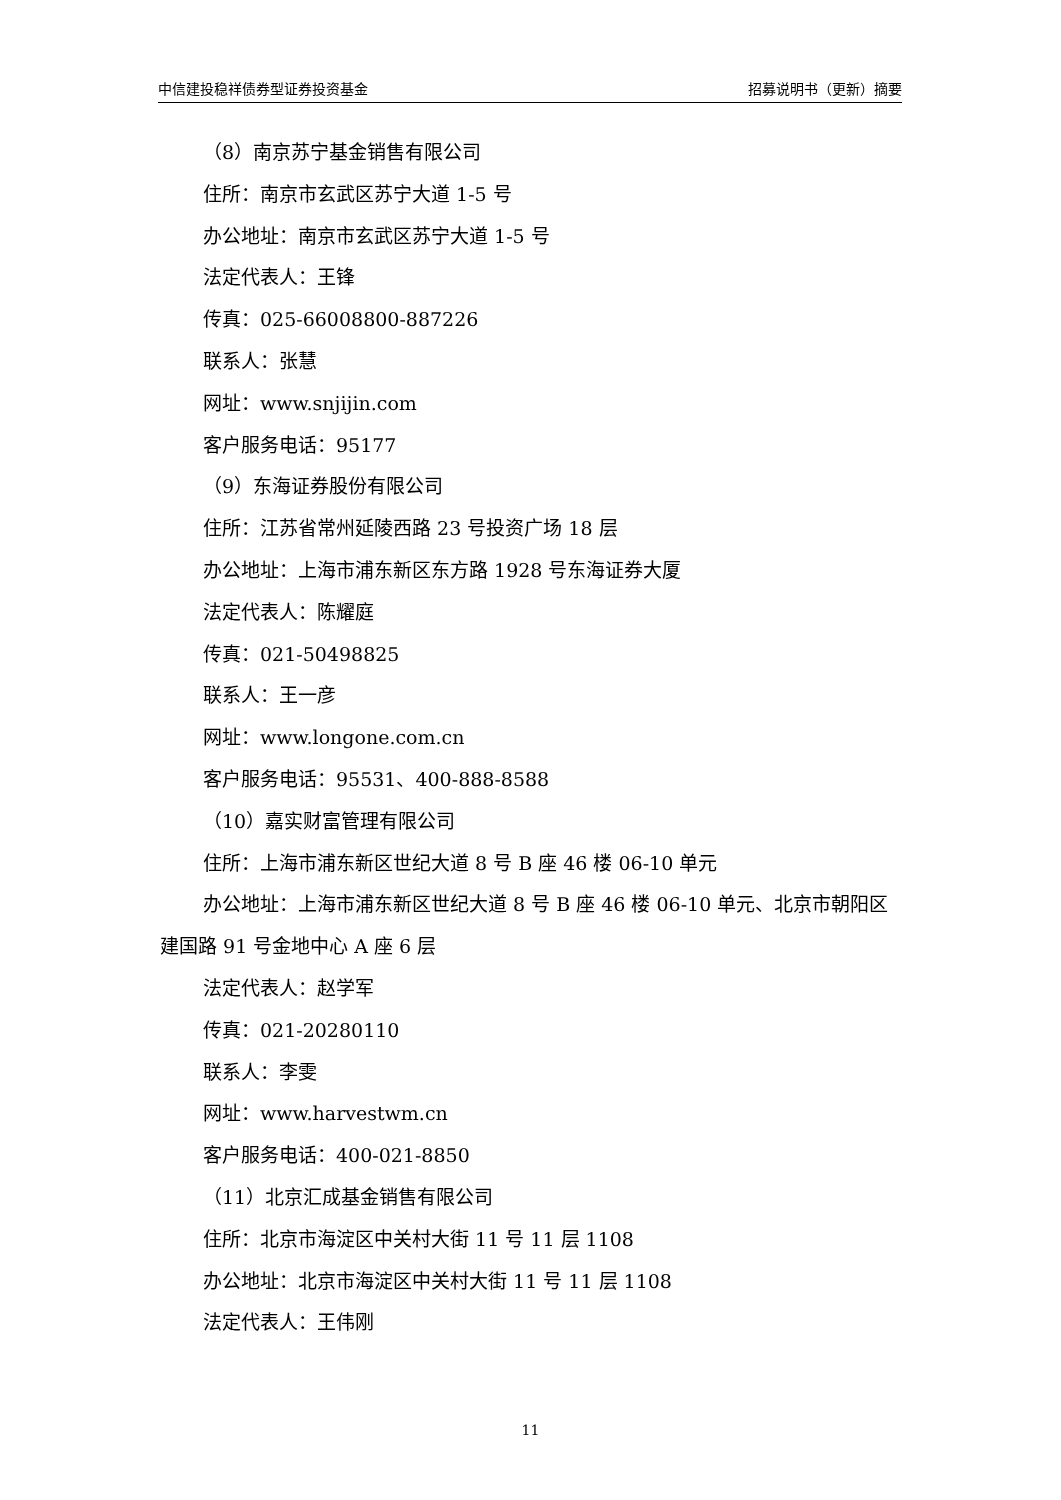中信建投稳祥债券型证券投资基金 招募说明书（更新）摘要
（8）南京苏宁基金销售有限公司
住所：南京市玄武区苏宁大道 1-5 号
办公地址：南京市玄武区苏宁大道 1-5 号
法定代表人：王锋
传真：025-66008800-887226
联系人：张慧
网址：www.snjijin.com
客户服务电话：95177
（9）东海证券股份有限公司
住所：江苏省常州延陵西路 23 号投资广场 18 层
办公地址：上海市浦东新区东方路 1928 号东海证券大厦
法定代表人：陈耀庭
传真：021-50498825
联系人：王一彦
网址：www.longone.com.cn
客户服务电话：95531、400-888-8588
（10）嘉实财富管理有限公司
住所：上海市浦东新区世纪大道 8 号 B 座 46 楼 06-10 单元
办公地址：上海市浦东新区世纪大道 8 号 B 座 46 楼 06-10 单元、北京市朝阳区建国路 91 号金地中心 A 座 6 层
法定代表人：赵学军
传真：021-20280110
联系人：李雯
网址：www.harvestwm.cn
客户服务电话：400-021-8850
（11）北京汇成基金销售有限公司
住所：北京市海淀区中关村大街 11 号 11 层 1108
办公地址：北京市海淀区中关村大街 11 号 11 层 1108
法定代表人：王伟刚
11